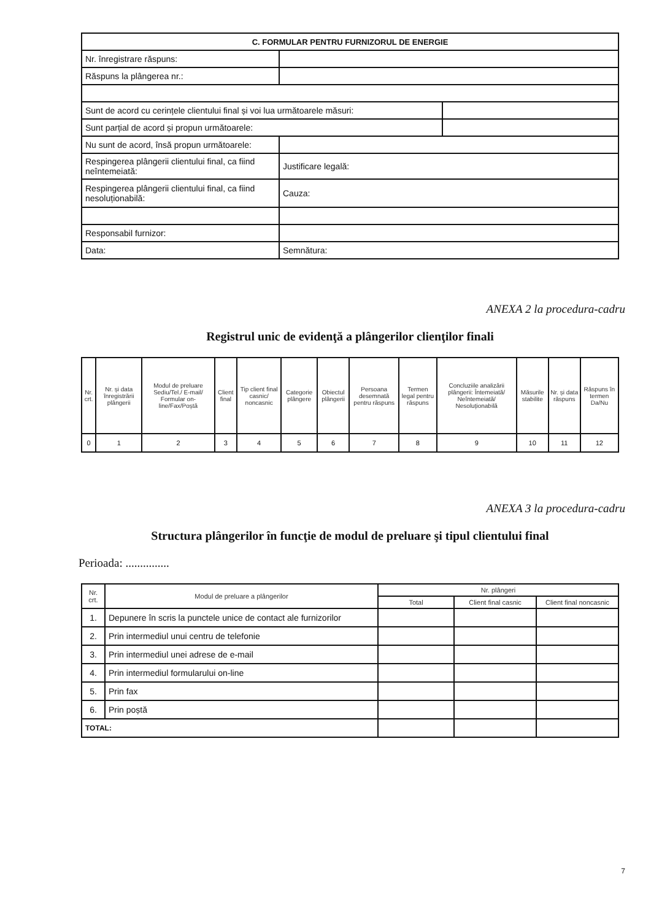| C. FORMULAR PENTRU FURNIZORUL DE ENERGIE | | |
| Nr. înregistrare răspuns: | | |
| Răspuns la plângerea nr.: | | |
| Sunt de acord cu cerințele clientului final și voi lua următoarele măsuri: | | |
| Sunt parțial de acord și propun următoarele: | | |
| Nu sunt de acord, însă propun următoarele: | | |
| Respingerea plângerii clientului final, ca fiind neîntemeiată: | Justificare legală: | |
| Respingerea plângerii clientului final, ca fiind nesoluționabilă: | Cauza: | |
| Responsabil furnizor: | | |
| Data: | Semnătura: | |
ANEXA 2 la procedura-cadru
Registrul unic de evidenţă a plângerilor clienţilor finali
| Nr. crt. | Nr. și data înregistrării plângerii | Modul de preluare Sediu/Tel./ E-mail/ Formular on-line/Fax/Poștă | Client final | Tip client final casnic/ noncasnic | Categorie plângere | Obiectul plângerii | Persoana desemnată pentru răspuns | Termen legal pentru răspuns | Concluziile analizării plângerii: Întemeiată/ Neîntemeiată/ Nesoluționabilă | Măsurile stabilite | Nr. și data răspuns | Răspuns în termen Da/Nu |
| --- | --- | --- | --- | --- | --- | --- | --- | --- | --- | --- | --- | --- |
| 0 | 1 | 2 | 3 | 4 | 5 | 6 | 7 | 8 | 9 | 10 | 11 | 12 |
ANEXA 3 la procedura-cadru
Structura plângerilor în funcţie de modul de preluare şi tipul clientului final
Perioada: ...............
| Nr. crt. | Modul de preluare a plângerilor | Nr. plângeri | | |
| --- | --- | --- | --- | --- |
| | | Total | Client final casnic | Client final noncasnic |
| 1. | Depunere în scris la punctele unice de contact ale furnizorilor | | | |
| 2. | Prin intermediul unui centru de telefonie | | | |
| 3. | Prin intermediul unei adrese de e-mail | | | |
| 4. | Prin intermediul formularului on-line | | | |
| 5. | Prin fax | | | |
| 6. | Prin poștă | | | |
| TOTAL: | | | | |
7